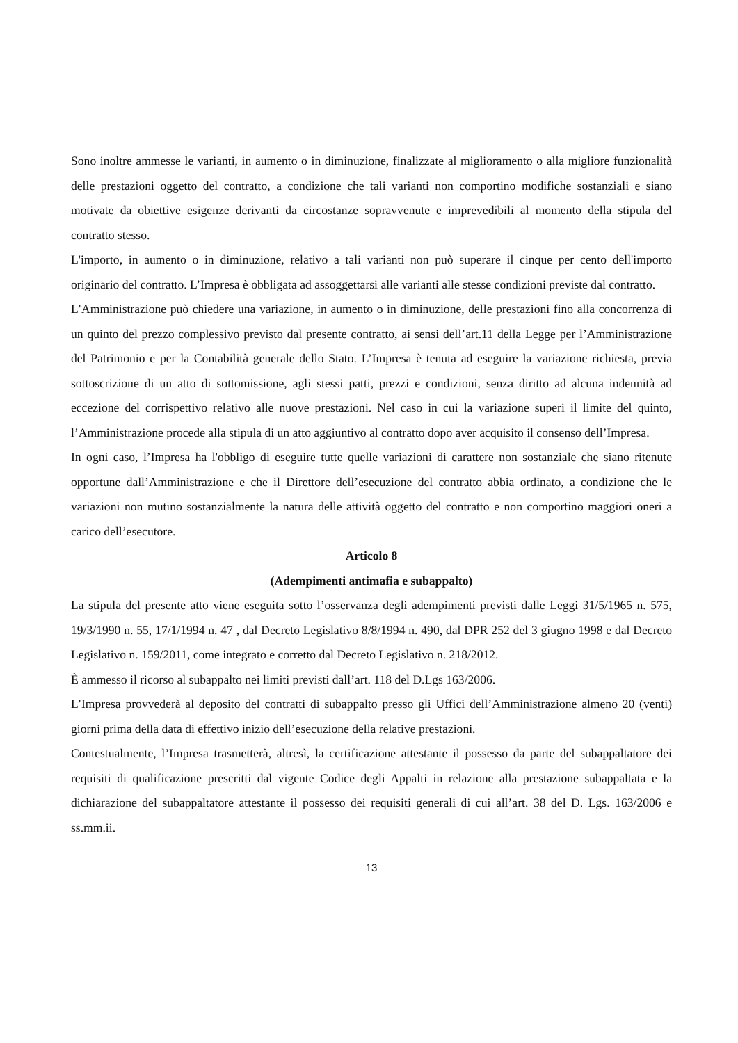Sono inoltre ammesse le varianti, in aumento o in diminuzione, finalizzate al miglioramento o alla migliore funzionalità delle prestazioni oggetto del contratto, a condizione che tali varianti non comportino modifiche sostanziali e siano motivate da obiettive esigenze derivanti da circostanze sopravvenute e imprevedibili al momento della stipula del contratto stesso.
L'importo, in aumento o in diminuzione, relativo a tali varianti non può superare il cinque per cento dell'importo originario del contratto. L’Impresa è obbligata ad assoggettarsi alle varianti alle stesse condizioni previste dal contratto.
L’Amministrazione può chiedere una variazione, in aumento o in diminuzione, delle prestazioni fino alla concorrenza di un quinto del prezzo complessivo previsto dal presente contratto, ai sensi dell’art.11 della Legge per l’Amministrazione del Patrimonio e per la Contabilità generale dello Stato. L’Impresa è tenuta ad eseguire la variazione richiesta, previa sottoscrizione di un atto di sottomissione, agli stessi patti, prezzi e condizioni, senza diritto ad alcuna indennità ad eccezione del corrispettivo relativo alle nuove prestazioni. Nel caso in cui la variazione superi il limite del quinto, l’Amministrazione procede alla stipula di un atto aggiuntivo al contratto dopo aver acquisito il consenso dell’Impresa.
In ogni caso, l’Impresa ha l'obbligo di eseguire tutte quelle variazioni di carattere non sostanziale che siano ritenute opportune dall’Amministrazione e che il Direttore dell’esecuzione del contratto abbia ordinato, a condizione che le variazioni non mutino sostanzialmente la natura delle attività oggetto del contratto e non comportino maggiori oneri a carico dell’esecutore.
Articolo 8
(Adempimenti antimafia e subappalto)
La stipula del presente atto viene eseguita sotto l’osservanza degli adempimenti previsti dalle Leggi 31/5/1965 n. 575, 19/3/1990 n. 55, 17/1/1994 n. 47 , dal Decreto Legislativo 8/8/1994 n. 490, dal DPR 252 del 3 giugno 1998 e dal Decreto Legislativo n. 159/2011, come integrato e corretto dal Decreto Legislativo n. 218/2012.
È ammesso il ricorso al subappalto nei limiti previsti dall’art. 118 del D.Lgs 163/2006.
L’Impresa provvederà al deposito del contratti di subappalto presso gli Uffici dell’Amministrazione almeno 20 (venti) giorni prima della data di effettivo inizio dell’esecuzione della relative prestazioni.
Contestualmente, l’Impresa trasmetterà, altresì, la certificazione attestante il possesso da parte del subappaltatore dei requisiti di qualificazione prescritti dal vigente Codice degli Appalti in relazione alla prestazione subappaltata e la dichiarazione del subappaltatore attestante il possesso dei requisiti generali di cui all’art. 38 del D. Lgs. 163/2006 e ss.mm.ii.
13